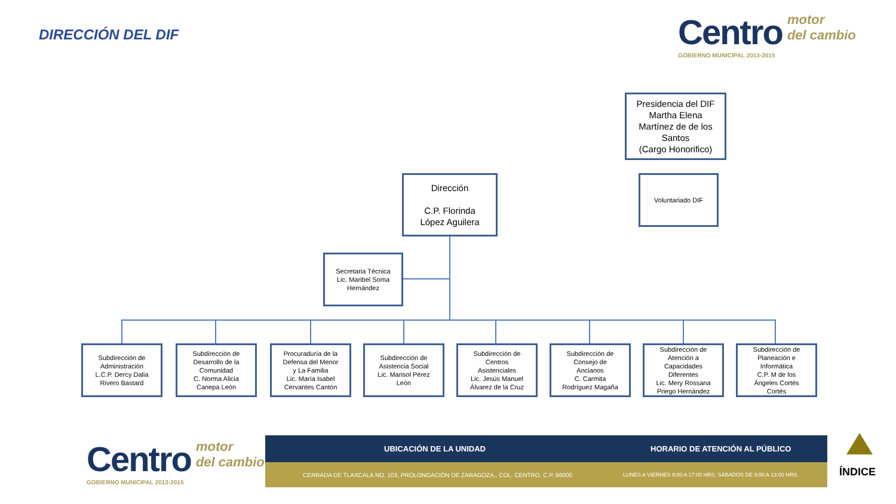DIRECCIÓN DEL DIF
Centro motor
del cambio
GOBIERNO MUNICIPAL 2013-2015
Presidencia del DIF
Martha Elena
Martínez de de los
Santos
(Cargo Honorifico)
Dirección
C.P. Florinda
López Aguilera
Voluntariado DIF
Secretaria Técnica
Lic. Maribel Soma
Hernández
Subdirección de
Administración
L.C.P. Dercy Dalia
Rivero Bastard
Subdirección de
Desarrollo de la
Comunidad
C. Norma Alicia
Canepa León
Procuraduría de la
Defensa del Menor
y La Familia
Lic. María Isabel
Cervantes Cantón
Subdirección de
Asistencia Social
Lic. Marisol Pérez
León
Subdirección de
Centros
Asistenciales
Lic. Jesús Manuel
Álvarez de la Cruz
Subdirección de
Consejo de
Ancianos
C. Carmita
Rodríguez Magaña
Subdirección de
Atención a
Capacidades
Diferentes
Lic. Mery Rossana
Priego Hernández
Subdirección de
Planeación e
Informática
C.P. M de los
Ángeles Cortés
Cortés
Centro motor
del cambio
GOBIERNO MUNICIPAL 2013-2015
UBICACIÓN DE LA UNIDAD HORARIO DE ATENCIÓN AL PÚBLICO
CERRADA DE TLAXCALA NO. 103, PROLONGACIÓN DE ZARAGOZA,, COL. CENTRO, C.P. 86000 LUNES A VIERNES 9:00 A 17:00 HRS, SÁBADOS DE 9:00 A 13:00 HRS.
ÍNDICE